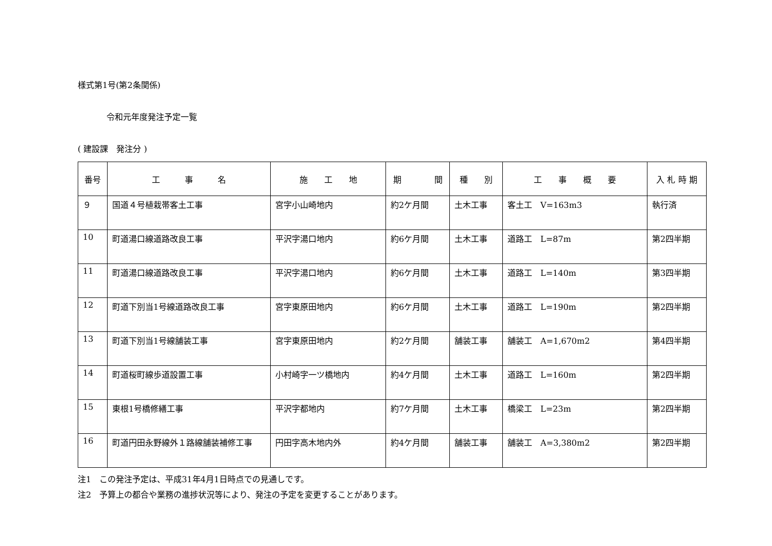様式第1号(第2条関係)
令和元年度発注予定一覧
( 建設課　発注分 )
| 番号 | 工 事 名 | 施 工 地 | 期 間 | 種 別 | 工 事 概 要 | 入 札 時 期 |
| --- | --- | --- | --- | --- | --- | --- |
| ９ | 国道４号植栽帯客土工事 | 宮字小山崎地内 | 約2ケ月間 | 土木工事 | 客土工 V=163m3 | 執行済 |
| 10 | 町道湯口線道路改良工事 | 平沢字湯口地内 | 約6ケ月間 | 土木工事 | 道路工 L=87m | 第2四半期 |
| 11 | 町道湯口線道路改良工事 | 平沢字湯口地内 | 約6ケ月間 | 土木工事 | 道路工 L=140m | 第3四半期 |
| 12 | 町道下別当1号線道路改良工事 | 宮字東原田地内 | 約6ケ月間 | 土木工事 | 道路工 L=190m | 第2四半期 |
| 13 | 町道下別当1号線舗装工事 | 宮字東原田地内 | 約2ケ月間 | 舗装工事 | 舗装工 A=1,670m2 | 第4四半期 |
| 14 | 町道桜町線歩道設置工事 | 小村崎字一ツ橋地内 | 約4ケ月間 | 土木工事 | 道路工 L=160m | 第2四半期 |
| 15 | 東根1号橋修繕工事 | 平沢字都地内 | 約7ケ月間 | 土木工事 | 橋梁工 L=23m | 第2四半期 |
| 16 | 町道円田永野線外１路線舗装補修工事 | 円田字高木地内外 | 約4ケ月間 | 舗装工事 | 舗装工 A=3,380m2 | 第2四半期 |
注1　この発注予定は、平成31年4月1日時点での見通しです。
注2　予算上の都合や業務の進捗状況等により、発注の予定を変更することがあります。